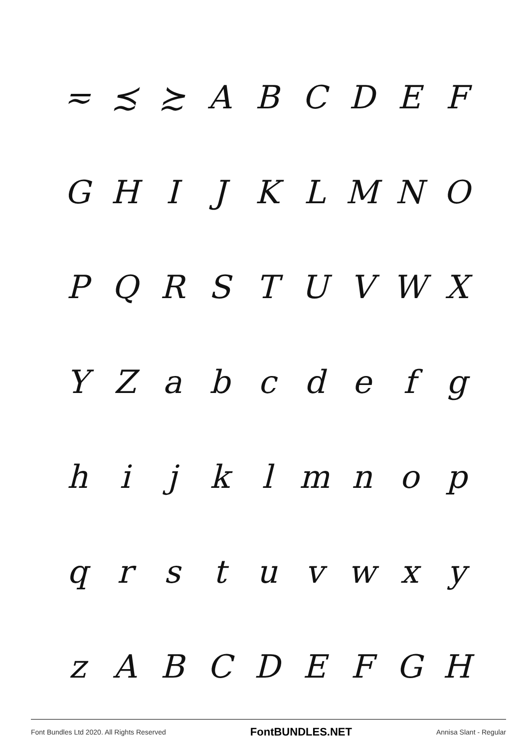≂ ≾ ≿ A B C D E F
G H I J K L M N O
P Q R S T U V W X
Y Z a b c d e f g
h i j k l m n o p
q r s t u v w x y
z A B C D E F G H
Font Bundles Ltd 2020. All Rights Reserved FontBUNDLES.NET Annisa Slant - Regular